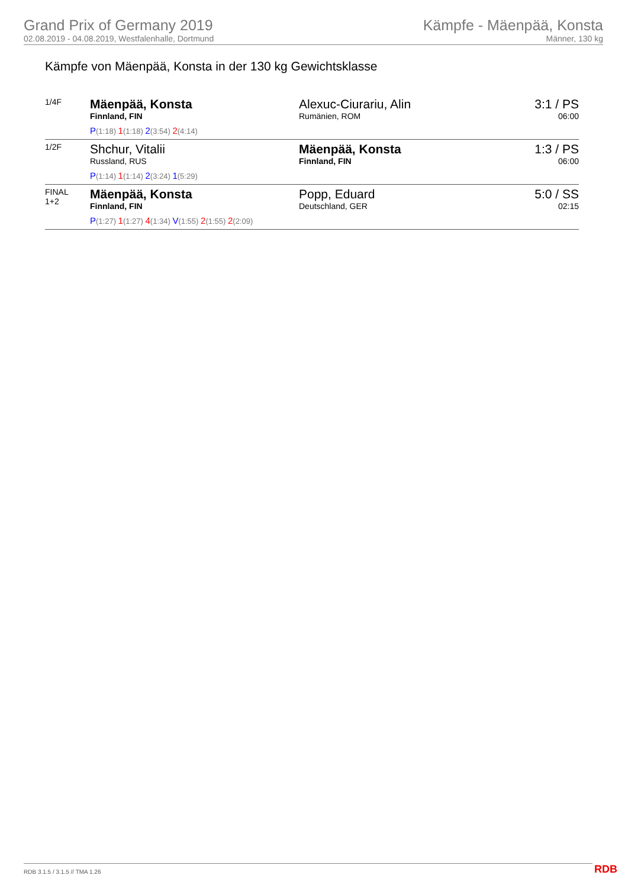Grand Prix of Germany 2019
02.08.2019 - 04.08.2019, Westfalenhalle, Dortmund
Kämpfe - Mäenpää, Konsta
Männer, 130 kg
Kämpfe von Mäenpää, Konsta in der 130 kg Gewichtsklasse
| 1/4F | Mäenpää, Konsta Finnland, FIN P (1:18) 1 (1:18) 2 (3:54) 2 (4:14) | Alexuc-Ciurariu, Alin Rumänien, ROM | 3:1 / PS 06:00 |
| 1/2F | Shchur, Vitalii Russland, RUS P (1:14) 1 (1:14) 2 (3:24) 1 (5:29) | Mäenpää, Konsta Finnland, FIN | 1:3 / PS 06:00 |
| FINAL 1+2 | Mäenpää, Konsta Finnland, FIN P (1:27) 1 (1:27) 4 (1:34) V (1:55) 2 (1:55) 2 (2:09) | Popp, Eduard Deutschland, GER | 5:0 / SS 02:15 |
RDB 3.1.5 / 3.1.5 // TMA 1.26 RDB